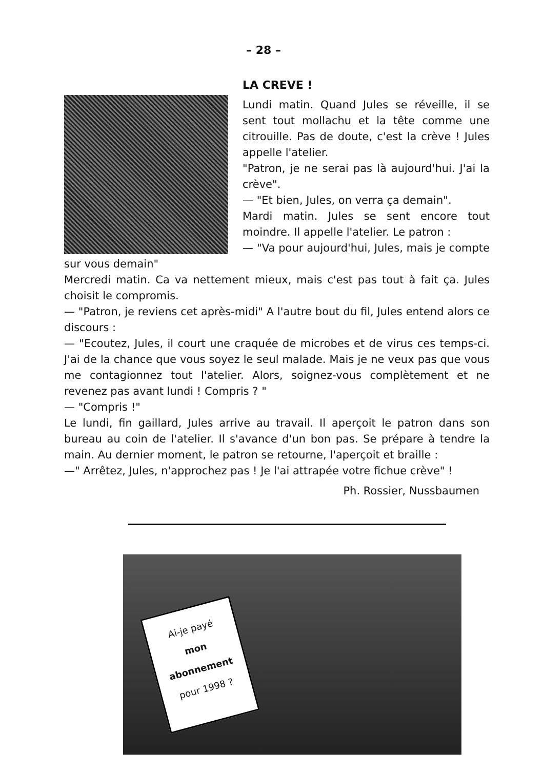– 28 –
LA CREVE !
Lundi matin. Quand Jules se réveille, il se sent tout mollachu et la tête comme une citrouille. Pas de doute, c'est la crève ! Jules appelle l'atelier.
"Patron, je ne serai pas là aujourd'hui. J'ai la crève".
— "Et bien, Jules, on verra ça demain".
Mardi matin. Jules se sent encore tout moindre. Il appelle l'atelier. Le patron :
— "Va pour aujourd'hui, Jules, mais je compte sur vous demain"
Mercredi matin. Ca va nettement mieux, mais c'est pas tout à fait ça. Jules choisit le compromis.
— "Patron, je reviens cet après-midi" A l'autre bout du fil, Jules entend alors ce discours :
— "Ecoutez, Jules, il court une craquée de microbes et de virus ces temps-ci. J'ai de la chance que vous soyez le seul malade. Mais je ne veux pas que vous me contagionnez tout l'atelier. Alors, soignez-vous complètement et ne revenez pas avant lundi ! Compris ? "
— "Compris !"
Le lundi, fin gaillard, Jules arrive au travail. Il aperçoit le patron dans son bureau au coin de l'atelier. Il s'avance d'un bon pas. Se prépare à tendre la main. Au dernier moment, le patron se retourne, l'aperçoit et braille :
—" Arrêtez, Jules, n'approchez pas ! Je l'ai attrapée votre fichue crève" !
Ph. Rossier, Nussbaumen
Ai-je payé
mon
abonnement
pour 1998 ?